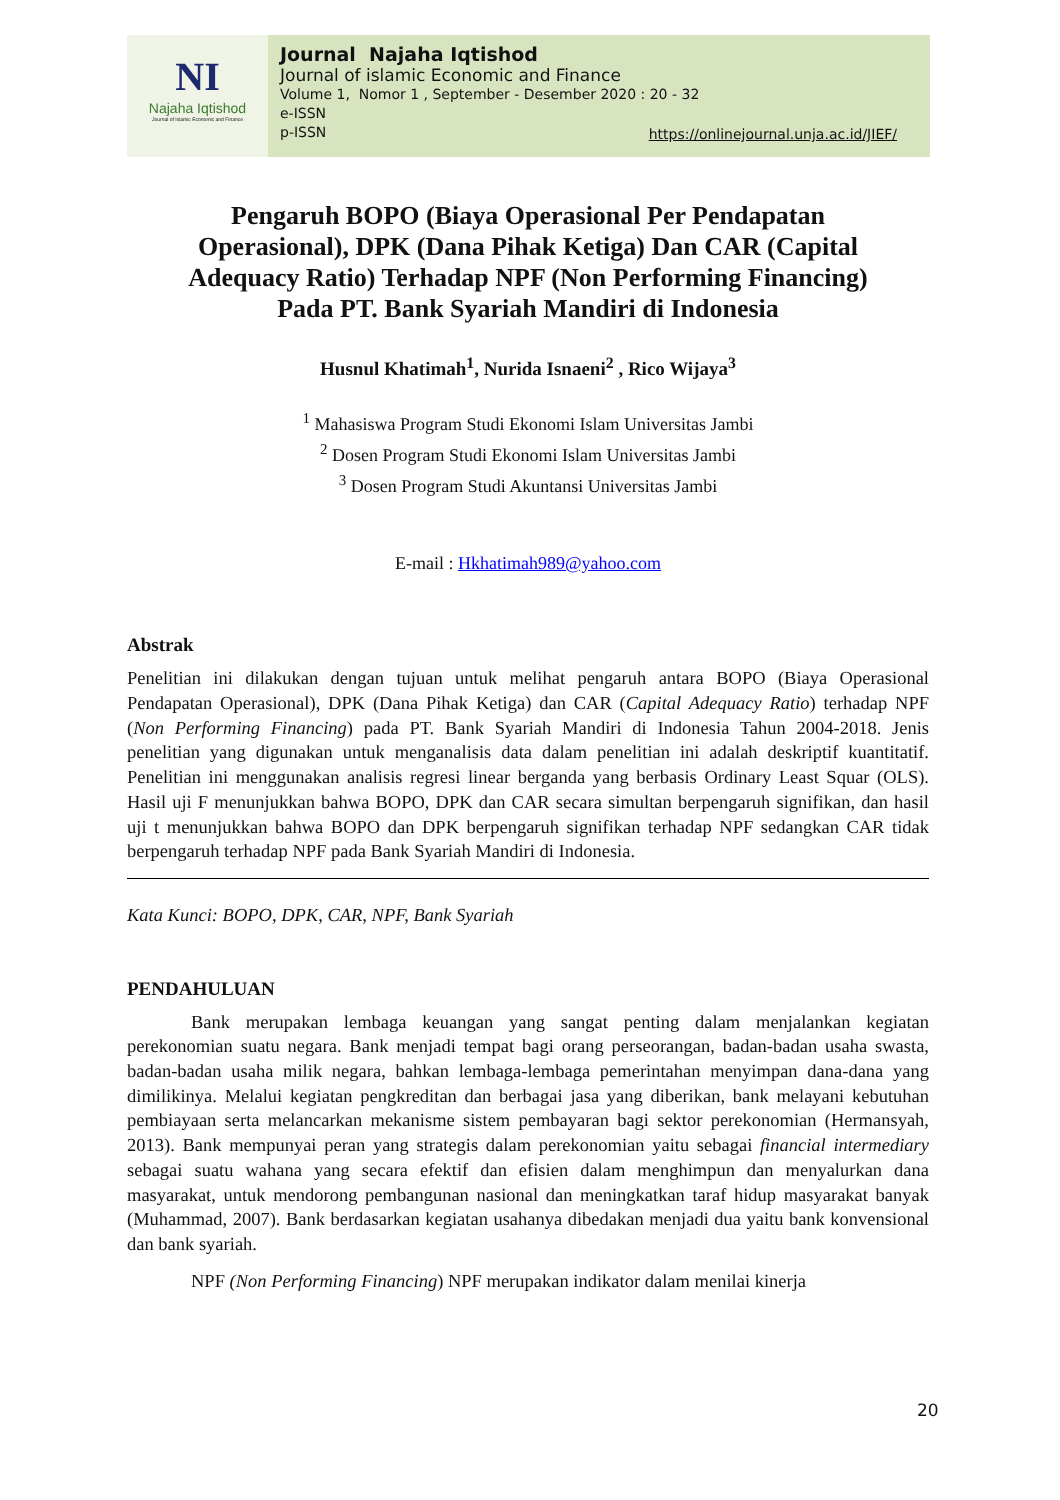NI
Najaha Iqtishod
Journal of Islamic Economic and Finance
Journal Najaha Iqtishod
Journal of islamic Economic and Finance
Volume 1, Nomor 1 , September - Desember 2020 : 20 - 32
e-ISSN
p-ISSN
https://onlinejournal.unja.ac.id/JIEF/
Pengaruh BOPO (Biaya Operasional Per Pendapatan Operasional), DPK (Dana Pihak Ketiga) Dan CAR (Capital Adequacy Ratio) Terhadap NPF (Non Performing Financing) Pada PT. Bank Syariah Mandiri di Indonesia
Husnul Khatimah<sup>1</sup>, Nurida Isnaeni<sup>2</sup> , Rico Wijaya<sup>3</sup>
<sup>1</sup> Mahasiswa Program Studi Ekonomi Islam Universitas Jambi
<sup>2</sup> Dosen Program Studi Ekonomi Islam Universitas Jambi
<sup>3</sup> Dosen Program Studi Akuntansi Universitas Jambi
E-mail : Hkhatimah989@yahoo.com
Abstrak
Penelitian ini dilakukan dengan tujuan untuk melihat pengaruh antara BOPO (Biaya Operasional Pendapatan Operasional), DPK (Dana Pihak Ketiga) dan CAR (Capital Adequacy Ratio) terhadap NPF (Non Performing Financing) pada PT. Bank Syariah Mandiri di Indonesia Tahun 2004-2018. Jenis penelitian yang digunakan untuk menganalisis data dalam penelitian ini adalah deskriptif kuantitatif. Penelitian ini menggunakan analisis regresi linear berganda yang berbasis Ordinary Least Squar (OLS). Hasil uji F menunjukkan bahwa BOPO, DPK dan CAR secara simultan berpengaruh signifikan, dan hasil uji t menunjukkan bahwa BOPO dan DPK berpengaruh signifikan terhadap NPF sedangkan CAR tidak berpengaruh terhadap NPF pada Bank Syariah Mandiri di Indonesia.
Kata Kunci: BOPO, DPK, CAR, NPF, Bank Syariah
PENDAHULUAN
Bank merupakan lembaga keuangan yang sangat penting dalam menjalankan kegiatan perekonomian suatu negara. Bank menjadi tempat bagi orang perseorangan, badan-badan usaha swasta, badan-badan usaha milik negara, bahkan lembaga-lembaga pemerintahan menyimpan dana-dana yang dimilikinya. Melalui kegiatan pengkreditan dan berbagai jasa yang diberikan, bank melayani kebutuhan pembiayaan serta melancarkan mekanisme sistem pembayaran bagi sektor perekonomian (Hermansyah, 2013). Bank mempunyai peran yang strategis dalam perekonomian yaitu sebagai financial intermediary sebagai suatu wahana yang secara efektif dan efisien dalam menghimpun dan menyalurkan dana masyarakat, untuk mendorong pembangunan nasional dan meningkatkan taraf hidup masyarakat banyak (Muhammad, 2007). Bank berdasarkan kegiatan usahanya dibedakan menjadi dua yaitu bank konvensional dan bank syariah.
NPF (Non Performing Financing) NPF merupakan indikator dalam menilai kinerja
20